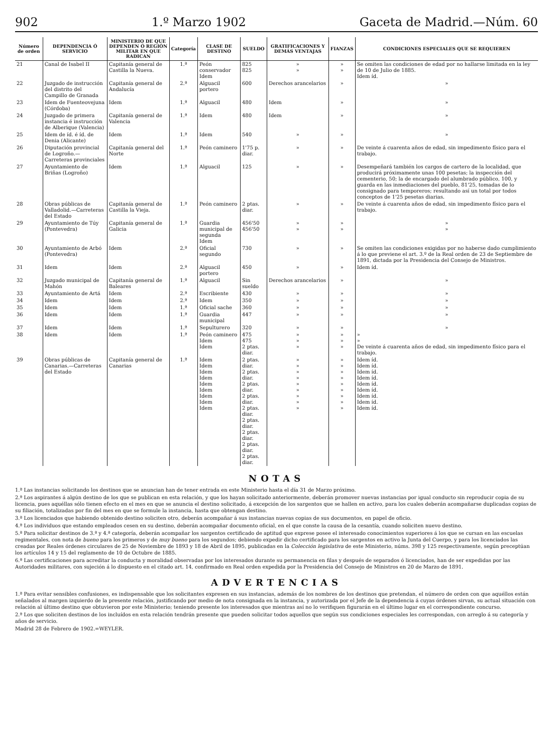902 1.º Marzo 1902 Gaceta de Madrid.—Núm. 60
| Número de orden | DEPENDENCIA Ó SERVICIO | MINISTERIO DE QUE DEPENDEN Ó REGIÓN MILITAR EN QUE RADICAN | Categoría | CLASE DE DESTINO | SUELDO | GRATIFICACIONES Y DEMÁS VENTAJAS | FIANZAS | CONDICIONES ESPECIALES QUE SE REQUIEREN |
| --- | --- | --- | --- | --- | --- | --- | --- | --- |
| 21 | Canal de Isabel II | Capitanía general de Castilla la Nueva. | 1.ª | Peón conservador Idem | 825 825 | » » | » » | Se omiten las condiciones de edad por no hallarse limitada en la ley de 10 de Julio de 1885. Idem íd. |
| 22 | Juzgado de instrucción del distrito del Campillo de Granada | Capitanía general de Andalucía | 2.ª | Alguacil portero | 600 | Derechos arancelarios | » | » |
| 23 | Idem de Fuenteovejuna (Córdoba) | Idem | 1.ª | Alguacil | 480 | Idem | » | » |
| 24 | Juzgado de primera instancia é instrucción de Alberique (Valencia) | Capitanía general de Valencia | 1.ª | Idem | 480 | Idem | » | » |
| 25 | Idem de íd. é íd. de Denia (Alicante) | Idem | 1.ª | Idem | 540 | » | » | » |
| 26 | Diputación provincial de Logroño.—Carreteras provinciales | Capitanía general del Norte | 1.ª | Peón caminero | 1'75 p. diar. | » | » | De veinte á cuarenta años de edad, sin impedimento físico para el trabajo. |
| 27 | Ayuntamiento de Briñas (Logroño) | Idem | 1.ª | Alguacil | 125 | » | » | Desempeñará también los cargos de cartero de la localidad, que producirá próximamente unas 100 pesetas; la inspección del cementerio, 50; la de encargado del alumbrado público, 100, y guarda en las inmediaciones del pueblo, 81'25, tomadas de lo consignado para temporeros; resultando así un total por todos conceptos de 1'25 pesetas diarias. |
| 28 | Obras públicas de Valladolid.—Carreteras del Estado | Capitanía general de Castilla la Vieja. | 1.ª | Peón caminero | 2 ptas. diar. | » | » | De veinte á cuarenta años de edad, sin impedimento físico para el trabajo. |
| 29 | Ayuntamiento de Túy (Pontevedra) | Capitanía general de Galicia | 1.ª | Guardia municipal de segunda Idem | 456'50 456'50 | » » | » » | » » |
| 30 | Ayuntamiento de Arbó (Pontevedra) | Idem | 2.ª | Oficial segundo | 730 | » | » | Se omiten las condiciones exigidas por no haberse dado cumplimiento á lo que previene el art. 3.º de la Real orden de 23 de Septiembre de 1891, dictada por la Presidencia del Consejo de Ministros. |
| 31 | Idem | Idem | 2.ª | Alguacil portero | 450 | » | » | Idem íd. |
| 32 | Juzgado municipal de Mahón | Capitanía general de Baleares | 1.ª | Alguacil | Sin sueldo | Derechos arancelarios | » | » |
| 33 | Ayuntamiento de Artá | Idem | 2.ª | Escribiente | 430 | » | » | » |
| 34 | Idem | Idem | 2.ª | Idem | 350 | » | » | » |
| 35 | Idem | Idem | 1.ª | Oficial sache | 360 | » | » | » |
| 36 | Idem | Idem | 1.ª | Guardia municipal | 447 | » | » | » |
| 37 | Idem | Idem | 1.ª | Sepulturero | 320 | » | » | » |
| 38 | Idem | Idem | 1.ª | Peón caminero Idem Idem | 475 475 2 ptas. diar. | » » » | » » » | » » De veinte á cuarenta años de edad, sin impedimento físico para el trabajo. |
| 39 | Obras públicas de Canarias.—Carreteras del Estado | Capitanía general de Canarias | 1.ª | Idem Idem Idem Idem Idem Idem Idem Idem Idem | 2 ptas. diar. 2 ptas. diar. 2 ptas. diar. 2 ptas. diar. 2 ptas. diar. 2 ptas. diar. 2 ptas. diar. 2 ptas. diar. 2 ptas. diar. | » » » » » » » » » | » » » » » » » » » | Idem íd. Idem íd. Idem íd. Idem íd. Idem íd. Idem íd. Idem íd. Idem íd. Idem íd. |
NOTAS
1.ª Las instancias solicitando los destinos que se anuncian han de tener entrada en este Ministerio hasta el día 31 de Marzo próximo.
2.ª Los aspirantes á algún destino de los que se publican en esta relación, y que los hayan solicitado anteriormente, deberán promover nuevas instancias por igual conducto sin reproducir copia de su licencia, pues aquéllas sólo tienen efecto en el mes en que se anuncia el destino solicitado, á excepción de los sargentos que se hallen en activo, para los cuales deberán acompañarse duplicadas copias de su filiación, totalizadas por fin del mes en que se formule la instancia, hasta que obtengan destino.
3.ª Los licenciados que habiendo obtenido destino soliciten otro, deberán acompañar á sus instancias nuevas copias de sus documentos, en papel de oficio.
4.ª Los individuos que estando empleados cesen en su destino, deberán acompañar documento oficial, en el que conste la causa de la cesantía, cuando soliciten nuevo destino.
5.ª Para solicitar destinos de 3.ª y 4.ª categoría, deberán acompañar los sargentos certificado de aptitud que exprese posee el interesado conocimientos superiores á los que se cursan en las escuelas regimentales, con nota de bueno para los primeros y de muy bueno para los segundos; debiendo expedir dicho certificado para los sargentos en activo la Junta del Cuerpo, y para los licenciados las creadas por Reales órdenes circulares de 25 de Noviembre de 1893 y 18 de Abril de 1895, publicadas en la Colección legislativa de este Ministerio, núms. 398 y 125 respectivamente, según preceptúan los artículos 14 y 15 del reglamento de 10 de Octubre de 1885.
6.ª Las certificaciones para acreditar la conducta y moralidad observadas por los interesados durante su permanencia en filas y después de separados ó licenciados, han de ser expedidas por las Autoridades militares, con sujeción á lo dispuesto en el citado art. 14, confirmado en Real orden expedida por la Presidencia del Consejo de Ministros en 20 de Marzo de 1891.
ADVERTENCIAS
1.ª Para evitar sensibles confusiones, es indispensable que los solicitantes expresen en sus instancias, además de los nombres de los destinos que pretendan, el número de orden con que aquéllos están señalados al margen izquierdo de la presente relación, justificando por medio de nota consignada en la instancia, y autorizada por el Jefe de la dependencia á cuyas órdenes sirvan, su actual situación con relación al último destino que obtuvieron por este Ministerio; teniendo presente los interesados que mientras así no lo verifiquen figurarán en el último lugar en el correspondiente concurso.
2.ª Los que soliciten destinos de los incluídos en esta relación tendrán presente que pueden solicitar todos aquellos que según sus condiciones especiales les correspondan, con arreglo á su categoría y años de servicio.
Madrid 28 de Febrero de 1902.=WEYLER.